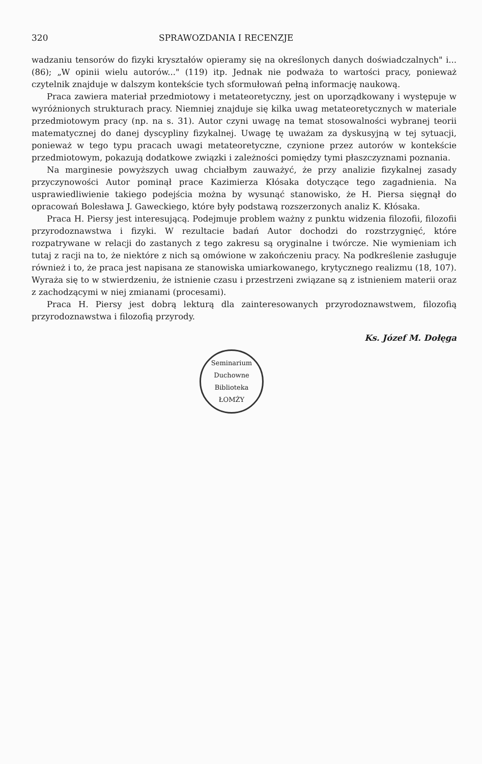320 SPRAWOZDANIA I RECENZJE
wadzaniu tensorów do fizyki kryształów opieramy się na określonych danych doświadczalnych" i... (86); „W opinii wielu autorów..." (119) itp. Jednak nie podważa to wartości pracy, ponieważ czytelnik znajduje w dalszym kontekście tych sformułowań pełną informację naukową.
Praca zawiera materiał przedmiotowy i metateoretyczny, jest on uporządkowany i występuje w wyróżnionych strukturach pracy. Niemniej znajduje się kilka uwag metateoretycznych w materiale przedmiotowym pracy (np. na s. 31). Autor czyni uwagę na temat stosowalności wybranej teorii matematycznej do danej dyscypliny fizykalnej. Uwagę tę uważam za dyskusyjną w tej sytuacji, ponieważ w tego typu pracach uwagi metateoretyczne, czynione przez autorów w kontekście przedmiotowym, pokazują dodatkowe związki i zależności pomiędzy tymi płaszczyznami poznania.
Na marginesie powyższych uwag chciałbym zauważyć, że przy analizie fizykalnej zasady przyczynowości Autor pominął prace Kazimierza Kłósaka dotyczące tego zagadnienia. Na usprawiedliwienie takiego podejścia można by wysunąć stanowisko, że H. Piersa sięgnął do opracowań Bolesława J. Gaweckiego, które były podstawą rozszerzonych analiz K. Kłósaka.
Praca H. Piersy jest interesującą. Podejmuje problem ważny z punktu widzenia filozofii, filozofii przyrodoznawstwa i fizyki. W rezultacie badań Autor dochodzi do rozstrzygnięć, które rozpatrywane w relacji do zastanych z tego zakresu są oryginalne i twórcze. Nie wymieniam ich tutaj z racji na to, że niektóre z nich są omówione w zakończeniu pracy. Na podkreślenie zasługuje również i to, że praca jest napisana ze stanowiska umiarkowanego, krytycznego realizmu (18, 107). Wyraża się to w stwierdzeniu, że istnienie czasu i przestrzeni związane są z istnieniem materii oraz z zachodzącymi w niej zmianami (procesami).
Praca H. Piersy jest dobrą lekturą dla zainteresowanych przyrodoznawstwem, filozofią przyrodoznawstwa i filozofią przyrody.
Ks. Józef M. Dołęga
Seminarium Duchowne
Biblioteka
ŁOMŻY